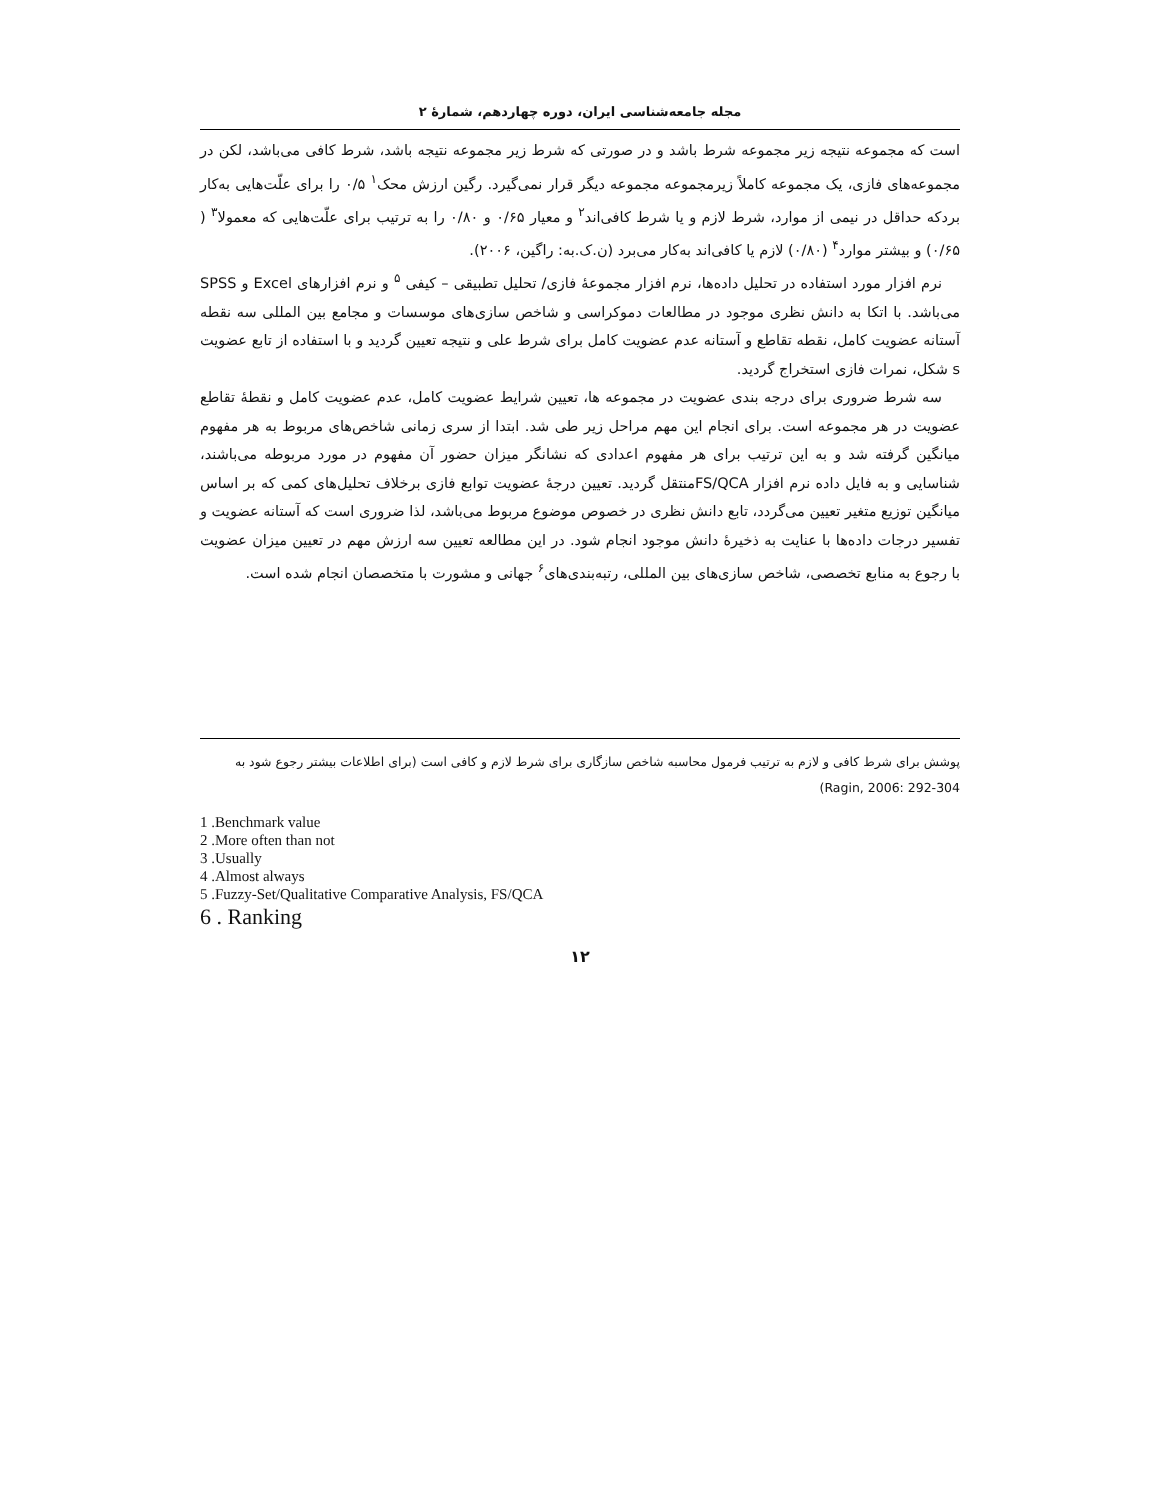مجله جامعه‌شناسی ایران، دوره چهاردهم، شمارهٔ ۲
است که مجموعه نتیجه زیر مجموعه شرط باشد و در صورتی که شرط زیر مجموعه نتیجه باشد، شرط کافی می‌باشد، لکن در مجموعه‌های فازی، یک مجموعه کاملاً زیرمجموعه مجموعه دیگر قرار نمی‌گیرد. رگین ارزش محک<sup>۱</sup> ۰/۵ را برای علّت‌هایی به‌کار بردکه حداقل در نیمی از موارد، شرط لازم و یا شرط کافی‌اند<sup>۲</sup> و معیار ۰/۶۵ و ۰/۸۰ را به ترتیب برای علّت‌هایی که معمولا<sup>۳</sup> ( ۰/۶۵) و بیشتر موارد<sup>۴</sup> (۰/۸۰) لازم یا کافی‌اند به‌کار می‌برد (ن.ک.به: راگین، ۲۰۰۶).
نرم افزار مورد استفاده در تحلیل داده‌ها، نرم افزار مجموعهٔ فازی/ تحلیل تطبیقی – کیفی <sup>۵</sup> و نرم افزارهای Excel و SPSS می‌باشد. با اتکا به دانش نظری موجود در مطالعات دموکراسی و شاخص سازی‌های موسسات و مجامع بین المللی سه نقطه آستانه عضویت کامل، نقطه تقاطع و آستانه عدم عضویت کامل برای شرط علی و نتیجه تعیین گردید و با استفاده از تابع عضویت s شکل، نمرات فازی استخراج گردید.
سه شرط ضروری برای درجه بندی عضویت در مجموعه ها، تعیین شرایط عضویت کامل، عدم عضویت کامل و نقطهٔ تقاطع عضویت در هر مجموعه است. برای انجام این مهم مراحل زیر طی شد. ابتدا از سری زمانی شاخص‌های مربوط به هر مفهوم میانگین گرفته شد و به این ترتیب برای هر مفهوم اعدادی که نشانگر میزان حضور آن مفهوم در مورد مربوطه می‌باشند، شناسایی و به فایل داده نرم افزار FS/QCAمنتقل گردید. تعیین درجهٔ عضویت توابع فازی برخلاف تحلیل‌های کمی که بر اساس میانگین توزیع متغیر تعیین می‌گردد، تابع دانش نظری در خصوص موضوع مربوط می‌باشد، لذا ضروری است که آستانه عضویت و تفسیر درجات داده‌ها با عنایت به ذخیرهٔ دانش موجود انجام شود. در این مطالعه تعیین سه ارزش مهم در تعیین میزان عضویت با رجوع به منابع تخصصی، شاخص سازی‌های بین المللی، رتبه‌بندی‌های<sup>۶</sup> جهانی و مشورت با متخصصان انجام شده است.
پوشش برای شرط کافی و لازم به ترتیب فرمول محاسبه شاخص سازگاری برای شرط لازم و کافی است (برای اطلاعات بیشتر رجوع شود به Ragin, 2006: 292-304)
1 .Benchmark value
2 .More often than not
3 .Usually
4 .Almost always
5 .Fuzzy-Set/Qualitative Comparative Analysis, FS/QCA
6 . Ranking
۱۲